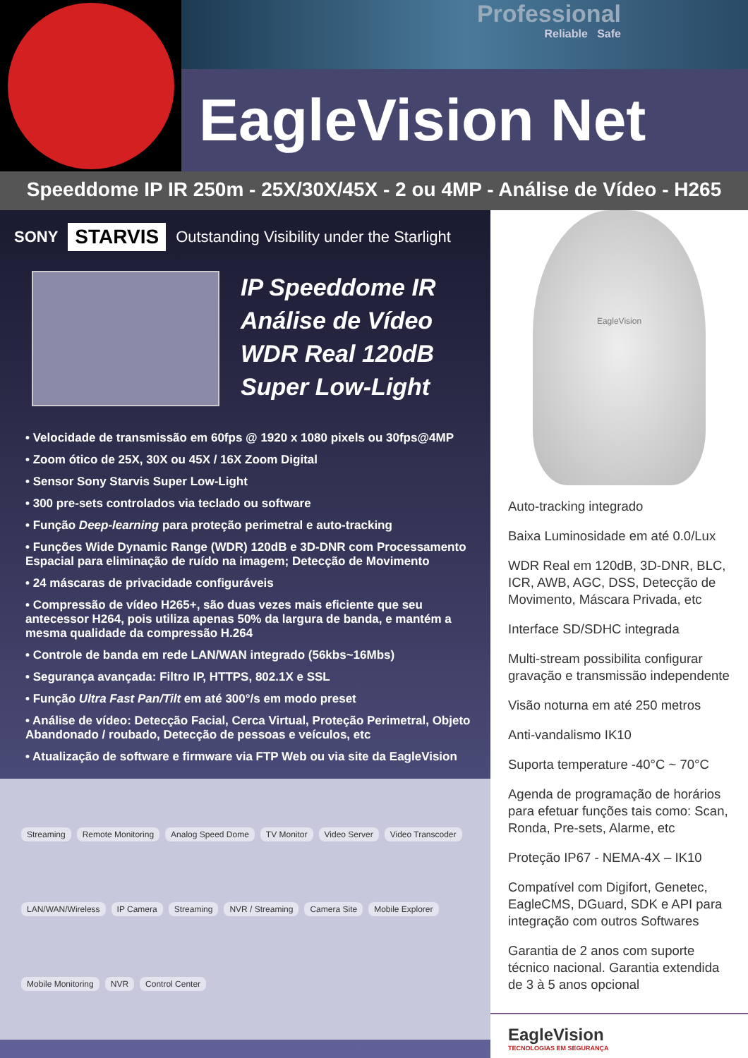Professional
Reliable Safe
EagleVision Net
Speeddome IP IR 250m - 25X/30X/45X - 2 ou 4MP - Análise de Vídeo - H265
SONY STARVIS Outstanding Visibility under the Starlight
IP Speeddome IR
Análise de Vídeo
WDR Real 120dB
Super Low-Light
• Velocidade de transmissão em 60fps @ 1920 x 1080 pixels ou 30fps@4MP
• Zoom ótico de 25X, 30X ou 45X / 16X Zoom Digital
• Sensor Sony Starvis Super Low-Light
• 300 pre-sets controlados via teclado ou software
• Função Deep-learning para proteção perimetral e auto-tracking
• Funções Wide Dynamic Range (WDR) 120dB e 3D-DNR com Processamento Espacial para eliminação de ruído na imagem; Detecção de Movimento
• 24 máscaras de privacidade configuráveis
• Compressão de vídeo H265+, são duas vezes mais eficiente que seu antecessor H264, pois utiliza apenas 50% da largura de banda, e mantém a mesma qualidade da compressão H.264
• Controle de banda em rede LAN/WAN integrado (56kbs~16Mbs)
• Segurança avançada: Filtro IP, HTTPS, 802.1X e SSL
• Função Ultra Fast Pan/Tilt em até 300°/s em modo preset
• Análise de vídeo: Detecção Facial, Cerca Virtual, Proteção Perimetral, Objeto Abandonado / roubado, Detecção de pessoas e veículos, etc
• Atualização de software e firmware via FTP Web ou via site da EagleVision
Streaming Remote Monitoring Analog Speed Dome TV Monitor Video Server Video Transcoder LAN/WAN/Wireless IP Camera Streaming NVR / Streaming Camera Site Mobile Explorer Mobile Monitoring NVR Control Center
EagleVision
Auto-tracking integrado
Baixa Luminosidade em até 0.0/Lux
WDR Real em 120dB, 3D-DNR, BLC, ICR, AWB, AGC, DSS, Detecção de Movimento, Máscara Privada, etc
Interface SD/SDHC integrada
Multi-stream possibilita configurar gravação e transmissão independente
Visão noturna em até 250 metros
Anti-vandalismo IK10
Suporta temperature -40°C ~ 70°C
Agenda de programação de horários para efetuar funções tais como: Scan, Ronda, Pre-sets, Alarme, etc
Proteção IP67 - NEMA-4X – IK10
Compatível com Digifort, Genetec, EagleCMS, DGuard, SDK e API para integração com outros Softwares
Garantia de 2 anos com suporte técnico nacional. Garantia extendida de 3 à 5 anos opcional
EagleVision
TECNOLOGIAS EM SEGURANÇA